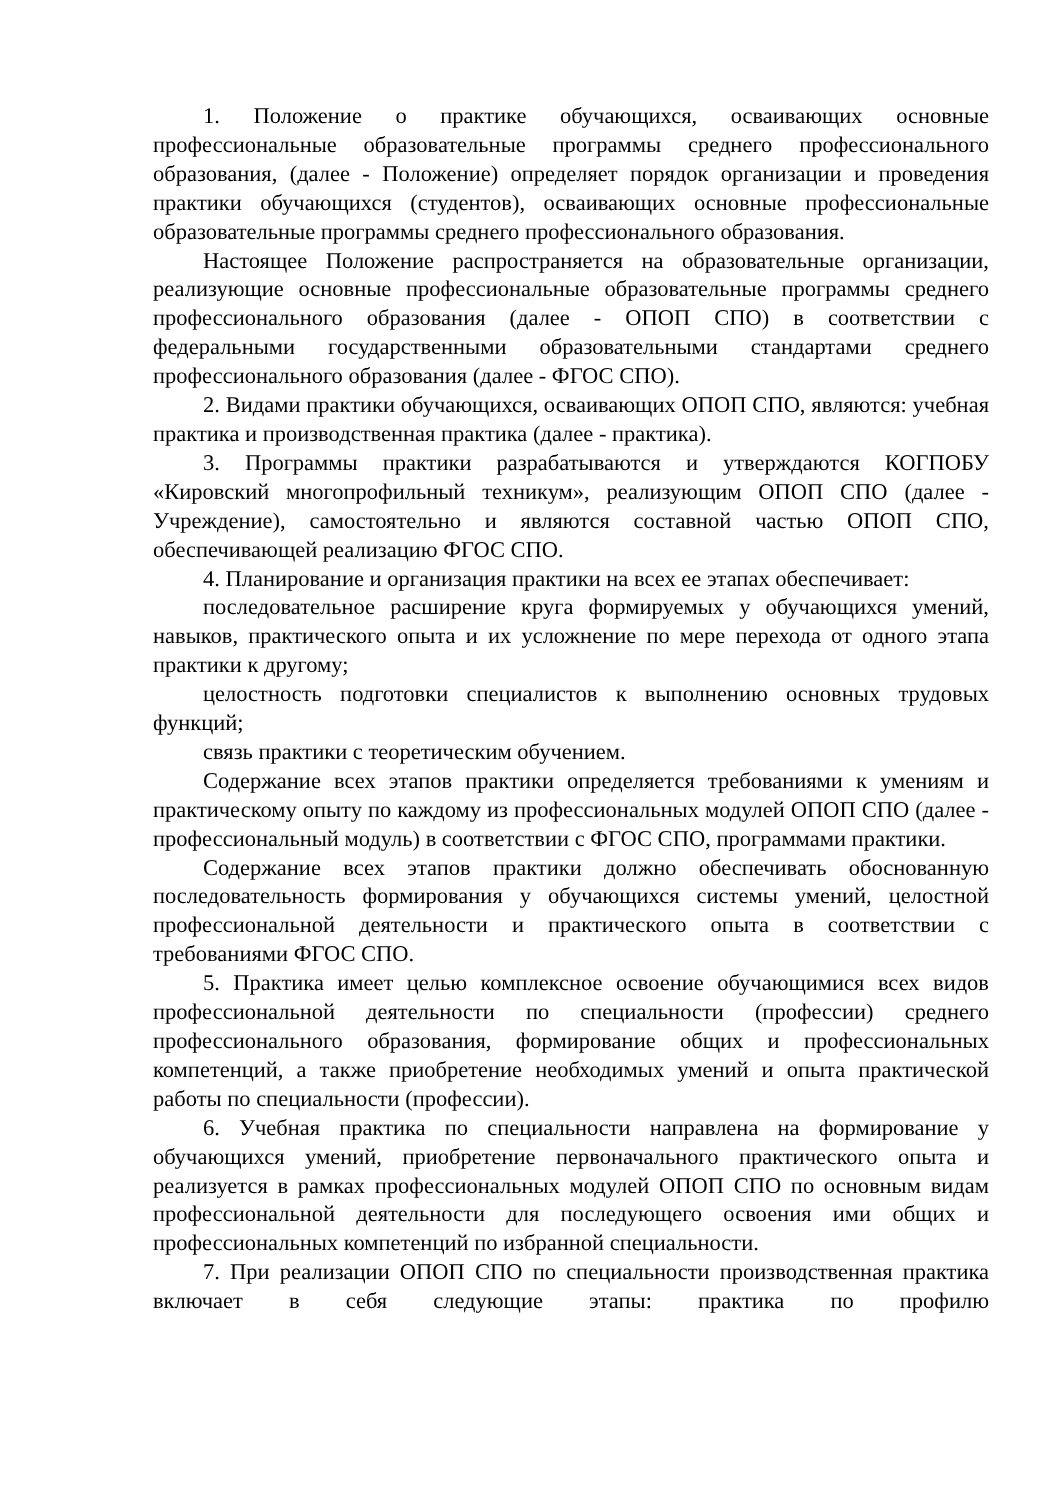1. Положение о практике обучающихся, осваивающих основные профессиональные образовательные программы среднего профессионального образования, (далее - Положение) определяет порядок организации и проведения практики обучающихся (студентов), осваивающих основные профессиональные образовательные программы среднего профессионального образования.
Настоящее Положение распространяется на образовательные организации, реализующие основные профессиональные образовательные программы среднего профессионального образования (далее - ОПОП СПО) в соответствии с федеральными государственными образовательными стандартами среднего профессионального образования (далее - ФГОС СПО).
2. Видами практики обучающихся, осваивающих ОПОП СПО, являются: учебная практика и производственная практика (далее - практика).
3. Программы практики разрабатываются и утверждаются КОГПОБУ «Кировский многопрофильный техникум», реализующим ОПОП СПО (далее - Учреждение), самостоятельно и являются составной частью ОПОП СПО, обеспечивающей реализацию ФГОС СПО.
4. Планирование и организация практики на всех ее этапах обеспечивает:
последовательное расширение круга формируемых у обучающихся умений, навыков, практического опыта и их усложнение по мере перехода от одного этапа практики к другому;
целостность подготовки специалистов к выполнению основных трудовых функций;
связь практики с теоретическим обучением.
Содержание всех этапов практики определяется требованиями к умениям и практическому опыту по каждому из профессиональных модулей ОПОП СПО (далее - профессиональный модуль) в соответствии с ФГОС СПО, программами практики.
Содержание всех этапов практики должно обеспечивать обоснованную последовательность формирования у обучающихся системы умений, целостной профессиональной деятельности и практического опыта в соответствии с требованиями ФГОС СПО.
5. Практика имеет целью комплексное освоение обучающимися всех видов профессиональной деятельности по специальности (профессии) среднего профессионального образования, формирование общих и профессиональных компетенций, а также приобретение необходимых умений и опыта практической работы по специальности (профессии).
6. Учебная практика по специальности направлена на формирование у обучающихся умений, приобретение первоначального практического опыта и реализуется в рамках профессиональных модулей ОПОП СПО по основным видам профессиональной деятельности для последующего освоения ими общих и профессиональных компетенций по избранной специальности.
7. При реализации ОПОП СПО по специальности производственная практика включает в себя следующие этапы: практика по профилю